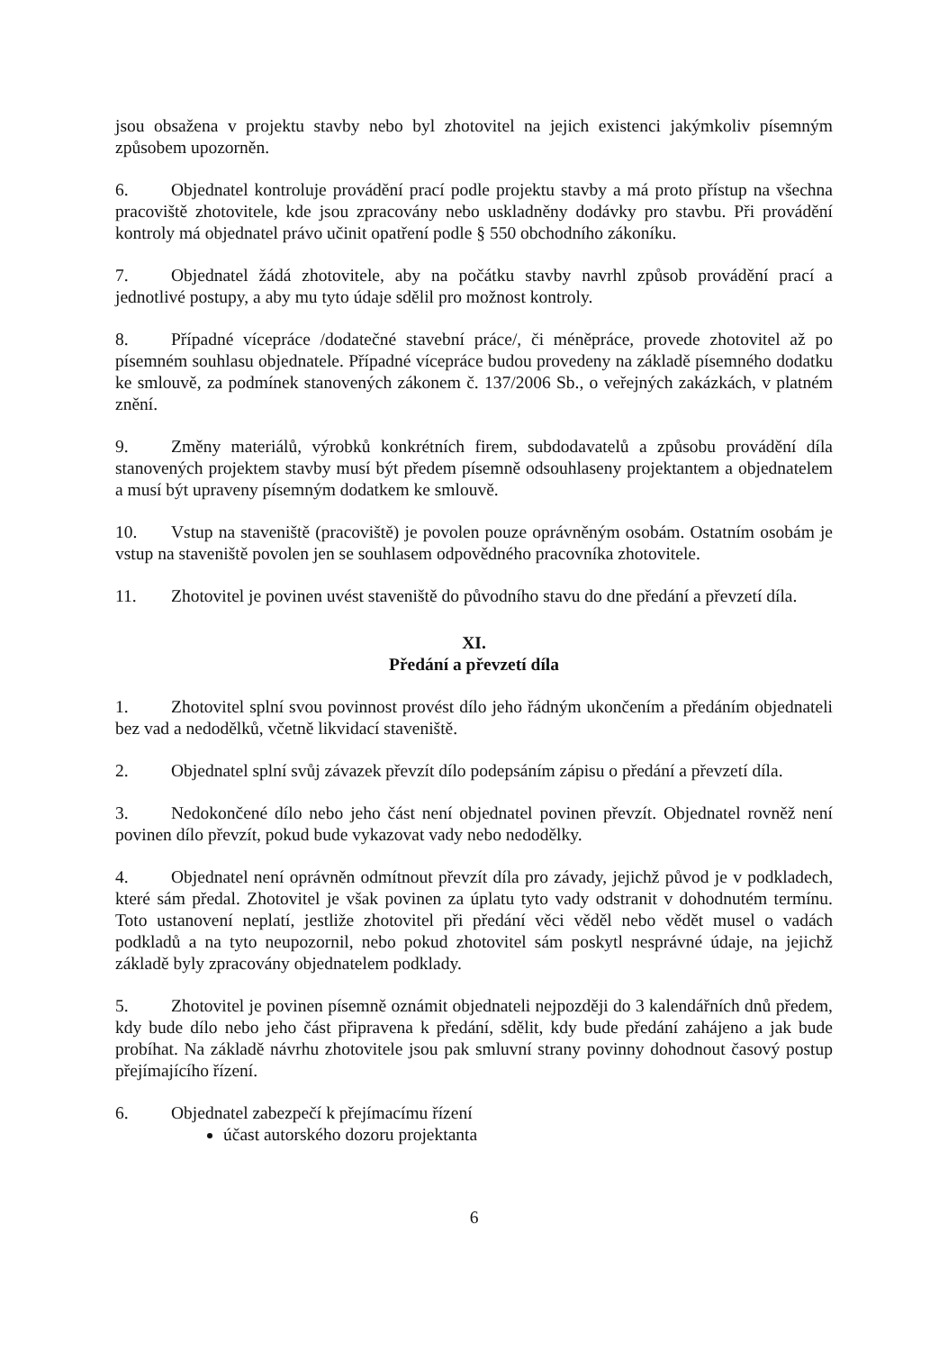jsou obsažena v projektu stavby nebo byl zhotovitel na jejich existenci jakýmkoliv písemným způsobem upozorněn.
6. Objednatel kontroluje provádění prací podle projektu stavby a má proto přístup na všechna pracoviště zhotovitele, kde jsou zpracovány nebo uskladněny dodávky pro stavbu. Při provádění kontroly má objednatel právo učinit opatření podle § 550 obchodního zákoníku.
7. Objednatel žádá zhotovitele, aby na počátku stavby navrhl způsob provádění prací a jednotlivé postupy, a aby mu tyto údaje sdělil pro možnost kontroly.
8. Případné vícepráce /dodatečné stavební práce/, či méněpráce, provede zhotovitel až po písemném souhlasu objednatele. Případné vícepráce budou provedeny na základě písemného dodatku ke smlouvě, za podmínek stanovených zákonem č. 137/2006 Sb., o veřejných zakázkách, v platném znění.
9. Změny materiálů, výrobků konkrétních firem, subdodavatelů a způsobu provádění díla stanovených projektem stavby musí být předem písemně odsouhlaseny projektantem a objednatelem a musí být upraveny písemným dodatkem ke smlouvě.
10. Vstup na staveniště (pracoviště) je povolen pouze oprávněným osobám. Ostatním osobám je vstup na staveniště povolen jen se souhlasem odpovědného pracovníka zhotovitele.
11. Zhotovitel je povinen uvést staveniště do původního stavu do dne předání a převzetí díla.
XI.
Předání a převzetí díla
1. Zhotovitel splní svou povinnost provést dílo jeho řádným ukončením a předáním objednateli bez vad a nedodělků, včetně likvidací staveniště.
2. Objednatel splní svůj závazek převzít dílo podepsáním zápisu o předání a převzetí díla.
3. Nedokončené dílo nebo jeho část není objednatel povinen převzít. Objednatel rovněž není povinen dílo převzít, pokud bude vykazovat vady nebo nedodělky.
4. Objednatel není oprávněn odmítnout převzít díla pro závady, jejichž původ je v podkladech, které sám předal. Zhotovitel je však povinen za úplatu tyto vady odstranit v dohodnutém termínu. Toto ustanovení neplatí, jestliže zhotovitel při předání věci věděl nebo vědět musel o vadách podkladů a na tyto neupozornil, nebo pokud zhotovitel sám poskytl nesprávné údaje, na jejichž základě byly zpracovány objednatelem podklady.
5. Zhotovitel je povinen písemně oznámit objednateli nejpozději do 3 kalendářních dnů předem, kdy bude dílo nebo jeho část připravena k předání, sdělit, kdy bude předání zahájeno a jak bude probíhat. Na základě návrhu zhotovitele jsou pak smluvní strany povinny dohodnout časový postup přejímajícího řízení.
6. Objednatel zabezpečí k přejímacímu řízení
účast autorského dozoru projektanta
6